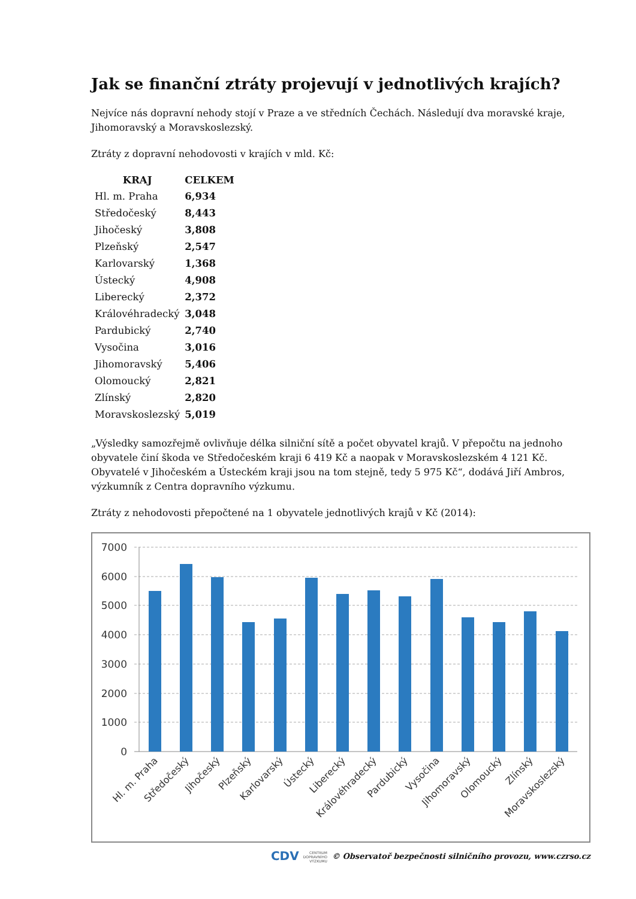Jak se finanční ztráty projevují v jednotlivých krajích?
Nejvíce nás dopravní nehody stojí v Praze a ve středních Čechách. Následují dva moravské kraje, Jihomoravský a Moravskoslezský.
Ztráty z dopravní nehodovosti v krajích v mld. Kč:
| KRAJ | CELKEM |
| --- | --- |
| Hl. m. Praha | 6,934 |
| Středočeský | 8,443 |
| Jihočeský | 3,808 |
| Plzeňský | 2,547 |
| Karlovarský | 1,368 |
| Ústecký | 4,908 |
| Liberecký | 2,372 |
| Královéhradecký | 3,048 |
| Pardubický | 2,740 |
| Vysočina | 3,016 |
| Jihomoravský | 5,406 |
| Olomoucký | 2,821 |
| Zlínský | 2,820 |
| Moravskoslezský | 5,019 |
„Výsledky samozřejmě ovlivňuje délka silniční sítě a počet obyvatel krajů. V přepočtu na jednoho obyvatele činí škoda ve Středočeském kraji 6 419 Kč a naopak v Moravskoslezském 4 121 Kč. Obyvatelé v Jihočeském a Ústeckém kraji jsou na tom stejně, tedy 5 975 Kč“, dodává Jiří Ambros, výzkumník z Centra dopravního výzkumu.
Ztráty z nehodovosti přepočtené na 1 obyvatele jednotlivých krajů v Kč (2014):
7000
6000
5000
4000
3000
2000
1000
0
Hl. m. Praha
Středočeský
Jihočeský
Plzeňský
Karlovarský
Ústecký
Liberecký
Královéhradecký
Pardubický
Vysočina
Jihomoravský
Olomoucký
Zlínský
Moravskoslezský
CDV CENTRUM
DOPRAVNÍHO
VÝZKUMU © Observatoř bezpečnosti silničního provozu, www.czrso.cz